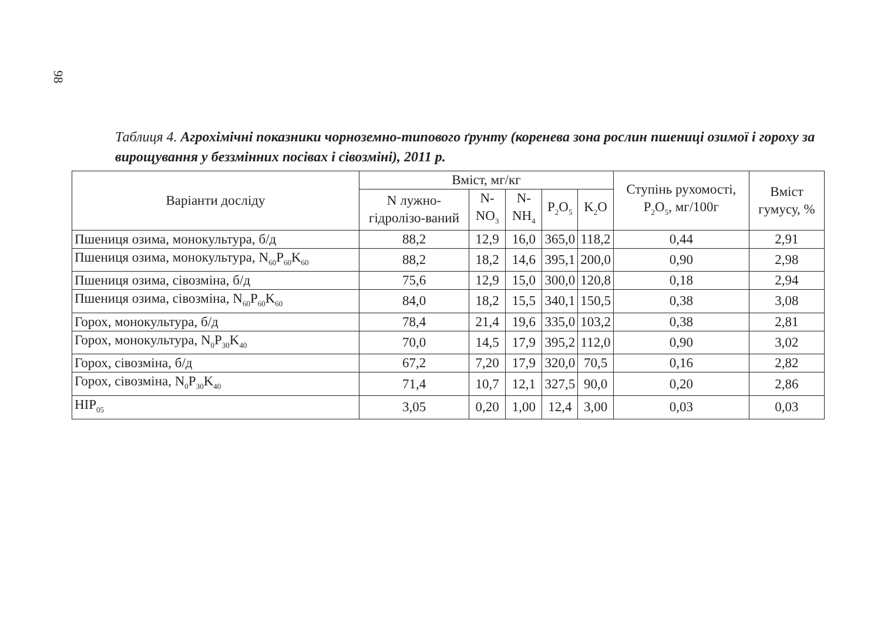98
Таблиця 4. Агрохімічні показники чорноземно-типового ґрунту (коренева зона рослин пшениці озимої і гороху за вирощування у беззмінних посівах і сівозміні), 2011 р.
| Варіанти досліду | Вміст, мг/кг | | | | | Ступінь рухомості, P<sub>2</sub>O<sub>5</sub>, мг/100г | Вміст гумусу, % |
| --- | --- | --- | --- | --- | --- | --- | --- |
| | N лужно-гідролізо-ваний | N-NO<sub>3</sub> | N-NH<sub>4</sub> | P<sub>2</sub>O<sub>5</sub> | K<sub>2</sub>O | | |
| Пшениця озима, монокультура, б/д | 88,2 | 12,9 | 16,0 | 365,0 | 118,2 | 0,44 | 2,91 |
| Пшениця озима, монокультура, N<sub>60</sub>P<sub>60</sub>K<sub>60</sub> | 88,2 | 18,2 | 14,6 | 395,1 | 200,0 | 0,90 | 2,98 |
| Пшениця озима, сівозміна, б/д | 75,6 | 12,9 | 15,0 | 300,0 | 120,8 | 0,18 | 2,94 |
| Пшениця озима, сівозміна, N<sub>60</sub>P<sub>60</sub>K<sub>60</sub> | 84,0 | 18,2 | 15,5 | 340,1 | 150,5 | 0,38 | 3,08 |
| Горох, монокультура, б/д | 78,4 | 21,4 | 19,6 | 335,0 | 103,2 | 0,38 | 2,81 |
| Горох, монокультура, N<sub>0</sub>P<sub>30</sub>K<sub>40</sub> | 70,0 | 14,5 | 17,9 | 395,2 | 112,0 | 0,90 | 3,02 |
| Горох, сівозміна, б/д | 67,2 | 7,20 | 17,9 | 320,0 | 70,5 | 0,16 | 2,82 |
| Горох, сівозміна, N<sub>0</sub>P<sub>30</sub>K<sub>40</sub> | 71,4 | 10,7 | 12,1 | 327,5 | 90,0 | 0,20 | 2,86 |
| НІР<sub>05</sub> | 3,05 | 0,20 | 1,00 | 12,4 | 3,00 | 0,03 | 0,03 |